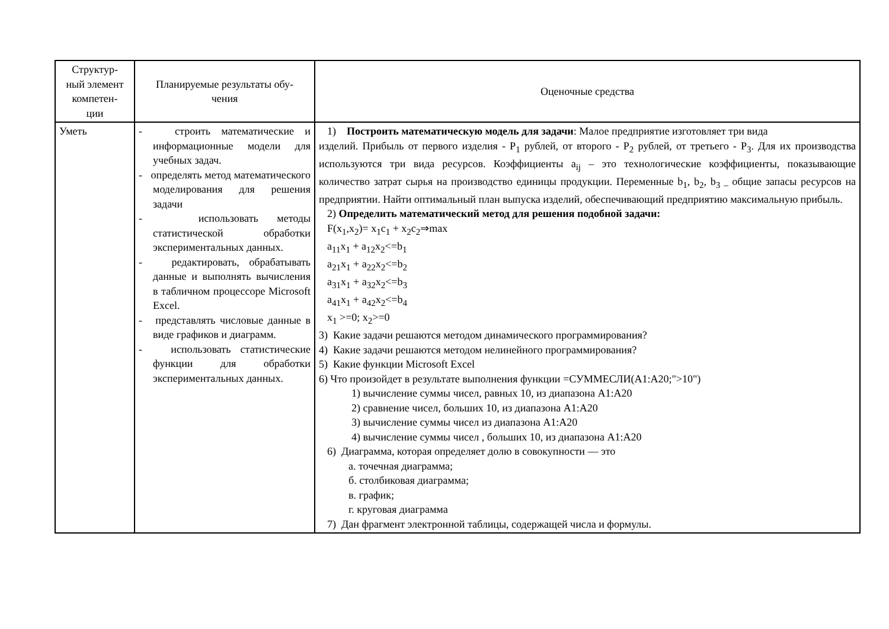| Структур- ный элемент компетен- ции | Планируемые результаты обу- чения | Оценочные средства |
| --- | --- | --- |
| Уметь | - строить математические и информационные модели для учебных задач. - определять метод математического моделирования для решения задачи - использовать методы статистической обработки экспериментальных данных. - редактировать, обрабатывать данные и выполнять вычисления в табличном процессоре Microsoft Excel. - представлять числовые данные в виде графиков и диаграмм. - использовать статистические функции для обработки экспериментальных данных. | 1) Построить математическую модель для задачи : Малое предприятие изготовляет три вида изделий. Прибыль от первого изделия - P<sub>1</sub> рублей, от второго - P<sub>2</sub> рублей, от третьего - P<sub>3</sub>. Для их производства используются три вида ресурсов. Коэффициенты a<sub>ij</sub> – это технологические коэффициенты, показывающие количество затрат сырья на производство единицы продукции. Переменные b<sub>1</sub>, b<sub>2</sub>, b<sub>3 –</sub> общие запасы ресурсов на предприятии. Найти оптимальный план выпуска изделий, обеспечивающий предприятию максимальную прибыль. 2) Определить математический метод для решения подобной задачи: F(x<sub>1</sub>,x<sub>2</sub>)= x<sub>1</sub>c<sub>1</sub> + x<sub>2</sub>c<sub>2</sub>⇒max a<sub>11</sub>x<sub>1</sub> + a<sub>12</sub>x<sub>2</sub><=b<sub>1</sub> a<sub>21</sub>x<sub>1</sub> + a<sub>22</sub>x<sub>2</sub><=b<sub>2</sub> a<sub>31</sub>x<sub>1</sub> + a<sub>32</sub>x<sub>2</sub><=b<sub>3</sub> a<sub>41</sub>x<sub>1</sub> + a<sub>42</sub>x<sub>2</sub><=b<sub>4</sub> x<sub>1</sub> >=0; x<sub>2</sub>>=0 3) Какие задачи решаются методом динамического программирования? 4) Какие задачи решаются методом нелинейного программирования? 5) Какие функции Microsoft Excel 6) Что произойдет в результате выполнения функции =СУММЕСЛИ(А1:А20;">10") 1) вычисление суммы чисел, равных 10, из диапазона А1:А20 2) сравнение чисел, больших 10, из диапазона А1:А20 3) вычисление суммы чисел из диапазона А1:А20 4) вычисление суммы чисел , больших 10, из диапазона А1:А20 6) Диаграмма, которая определяет долю в совокупности — это а. точечная диаграмма; б. столбиковая диаграмма; в. график; г. круговая диаграмма 7) Дан фрагмент электронной таблицы, содержащей числа и формулы. |